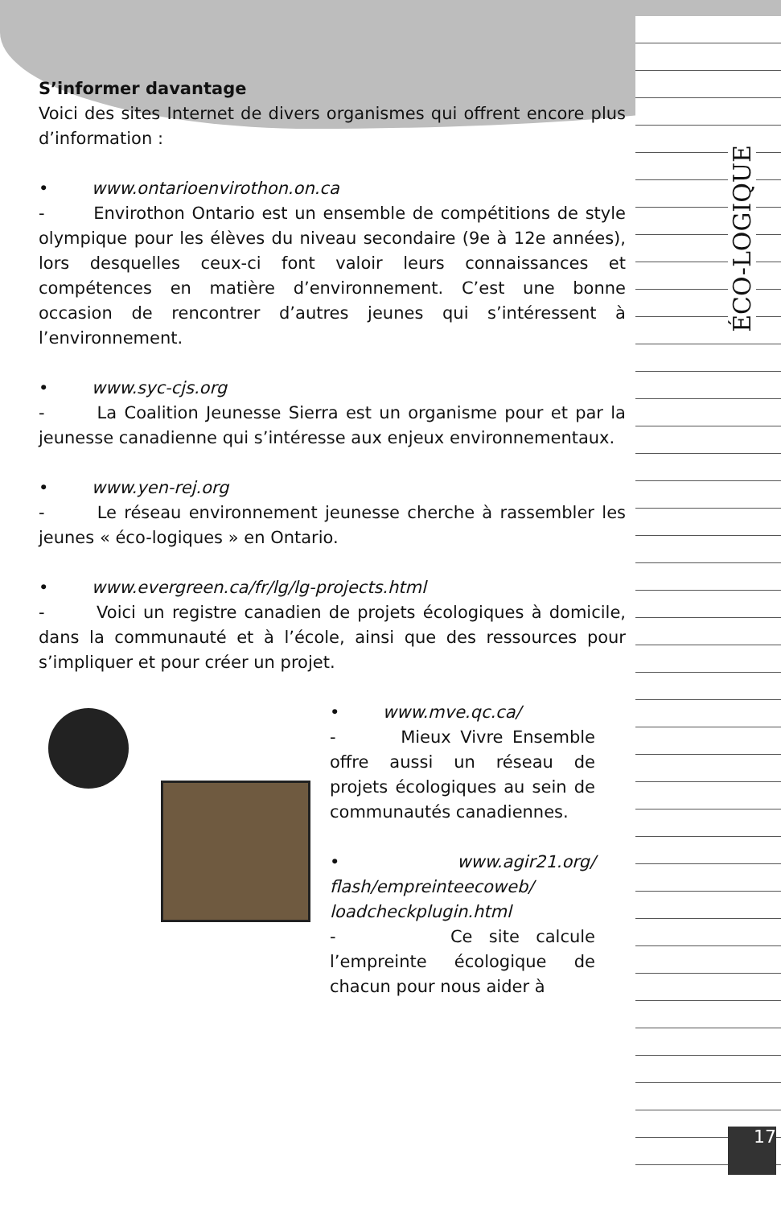ÉCO-LOGIQUE
S’informer davantage
Voici des sites Internet de divers organismes qui offrent encore plus d’information :
• www.ontarioenvirothon.on.ca
- Envirothon Ontario est un ensemble de compétitions de style olympique pour les élèves du niveau secondaire (9e à 12e années), lors desquelles ceux-ci font valoir leurs connaissances et compétences en matière d’environnement. C’est une bonne occasion de rencontrer d’autres jeunes qui s’intéressent à l’environnement.
• www.syc-cjs.org
- La Coalition Jeunesse Sierra est un organisme pour et par la jeunesse canadienne qui s’intéresse aux enjeux environnementaux.
• www.yen-rej.org
- Le réseau environnement jeunesse cherche à rassembler les jeunes « éco-logiques » en Ontario.
• www.evergreen.ca/fr/lg/lg-projects.html
- Voici un registre canadien de projets écologiques à domicile, dans la communauté et à l’école, ainsi que des ressources pour s’impliquer et pour créer un projet.
• www.mve.qc.ca/
- Mieux Vivre Ensemble offre aussi un réseau de projets écologiques au sein de communautés canadiennes.
• www.agir21.org/ flash/empreinteecoweb/ loadcheckplugin.html
- Ce site calcule l’empreinte écologique de chacun pour nous aider à
17